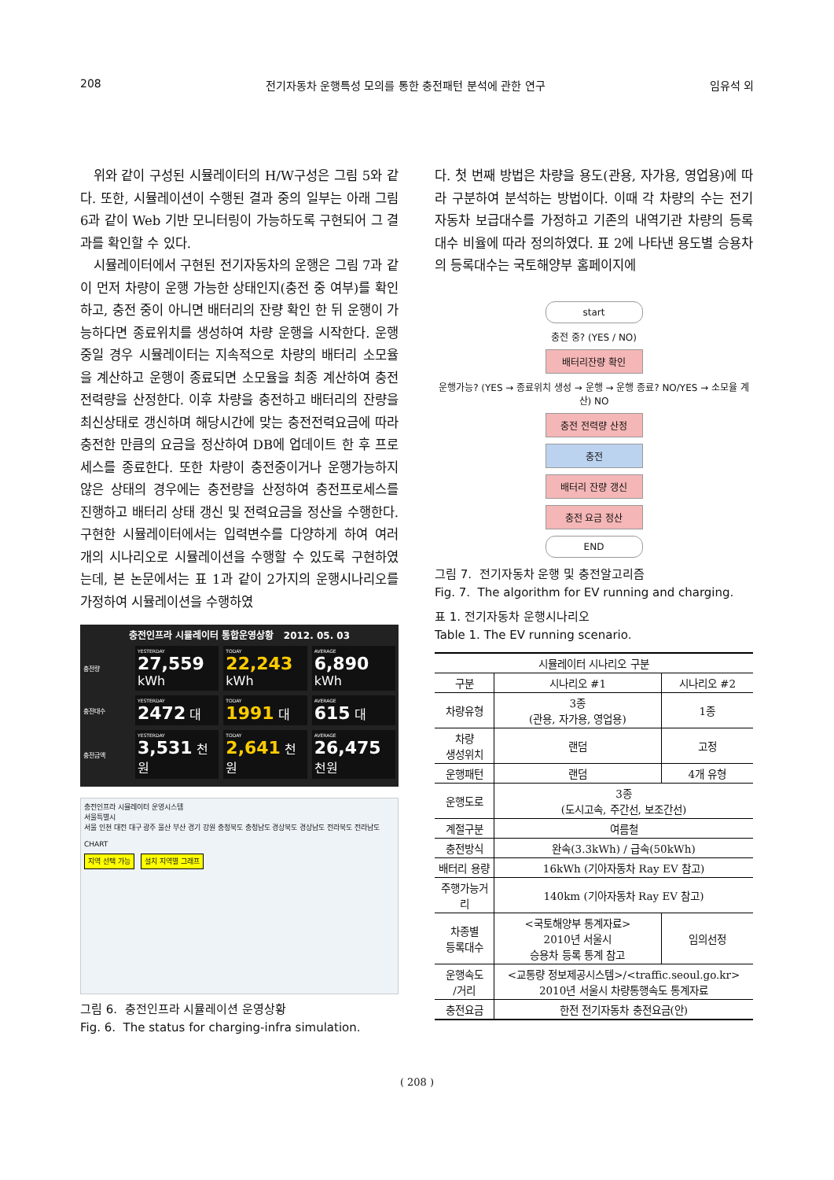208 전기자동차 운행특성 모의를 통한 충전패턴 분석에 관한 연구 임유석 외
위와 같이 구성된 시뮬레이터의 H/W구성은 그림 5와 같다. 또한, 시뮬레이션이 수행된 결과 중의 일부는 아래 그림 6과 같이 Web 기반 모니터링이 가능하도록 구현되어 그 결과를 확인할 수 있다.
시뮬레이터에서 구현된 전기자동차의 운행은 그림 7과 같이 먼저 차량이 운행 가능한 상태인지(충전 중 여부)를 확인하고, 충전 중이 아니면 배터리의 잔량 확인 한 뒤 운행이 가능하다면 종료위치를 생성하여 차량 운행을 시작한다. 운행 중일 경우 시뮬레이터는 지속적으로 차량의 배터리 소모율을 계산하고 운행이 종료되면 소모율을 최종 계산하여 충전전력량을 산정한다. 이후 차량을 충전하고 배터리의 잔량을 최신상태로 갱신하며 해당시간에 맞는 충전전력요금에 따라 충전한 만큼의 요금을 정산하여 DB에 업데이트 한 후 프로세스를 종료한다. 또한 차량이 충전중이거나 운행가능하지 않은 상태의 경우에는 충전량을 산정하여 충전프로세스를 진행하고 배터리 상태 갱신 및 전력요금을 정산을 수행한다. 구현한 시뮬레이터에서는 입력변수를 다양하게 하여 여러 개의 시나리오로 시뮬레이션을 수행할 수 있도록 구현하였는데, 본 논문에서는 표 1과 같이 2가지의 운행시나리오를 가정하여 시뮬레이션을 수행하였
충전인프라 시뮬레이터 통합운영상황 2012. 05. 03
충전량
YESTERDAY
27,559 kWh
TODAY
22,243 kWh
AVERAGE
6,890 kWh
충전대수
YESTERDAY
2472 대
TODAY
1991 대
AVERAGE
615 대
충전금액
YESTERDAY
3,531 천원
TODAY
2,641 천원
AVERAGE
26,475 천원
충전인프라 시뮬레이터 운영시스템
서울특별시
서울 인천 대전 대구 광주 울산 부산 경기 강원 충청북도 충청남도 경상북도 경상남도 전라북도 전라남도
CHART
지역 선택 가능 설치 지역별 그래프
그림 6. 충전인프라 시뮬레이션 운영상황
Fig. 6. The status for charging-infra simulation.
다. 첫 번째 방법은 차량을 용도(관용, 자가용, 영업용)에 따라 구분하여 분석하는 방법이다. 이때 각 차량의 수는 전기자동차 보급대수를 가정하고 기존의 내역기관 차량의 등록대수 비율에 따라 정의하였다. 표 2에 나타낸 용도별 승용차의 등록대수는 국토해양부 홈페이지에
start
충전 중? (YES / NO)
배터리잔량 확인
운행가능? (YES → 종료위치 생성 → 운행 → 운행 종료? NO/YES → 소모율 계산) NO
충전 전력량 산정
충전
배터리 잔량 갱신
충전 요금 정산
END
그림 7. 전기자동차 운행 및 충전알고리즘
Fig. 7. The algorithm for EV running and charging.
표 1. 전기자동차 운행시나리오
Table 1. The EV running scenario.
| 시뮬레이터 시나리오 구분 | | |
| --- | --- | --- |
| 구분 | 시나리오 #1 | 시나리오 #2 |
| 차량유형 | 3종 (관용, 자가용, 영업용) | 1종 |
| 차량 생성위치 | 랜덤 | 고정 |
| 운행패턴 | 랜덤 | 4개 유형 |
| 운행도로 | 3종 (도시고속, 주간선, 보조간선) | |
| 계절구분 | 여름철 | |
| 충전방식 | 완속(3.3kWh) / 급속(50kWh) | |
| 배터리 용량 | 16kWh (기아자동차 Ray EV 참고) | |
| 주행가능거 리 | 140km (기아자동차 Ray EV 참고) | |
| 차종별 등록대수 | <국토해양부 통계자료> 2010년 서울시 승용차 등록 통계 참고 | 임의선정 |
| 운행속도 /거리 | <교통량 정보제공시스템>/<traffic.seoul.go.kr> 2010년 서울시 차량통행속도 통계자료 | |
| 충전요금 | 한전 전기자동차 충전요금(안) | |
( 208 )